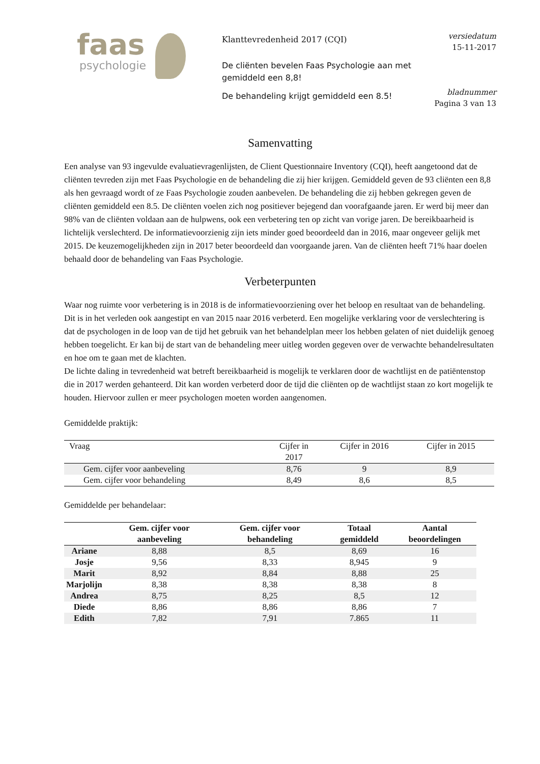faas
psychologie
Klanttevredenheid 2017 (CQI)
De cliënten bevelen Faas Psychologie aan met gemiddeld een 8,8!
De behandeling krijgt gemiddeld een 8.5!
versiedatum
15-11-2017
bladnummer
Pagina 3 van 13
Samenvatting
Een analyse van 93 ingevulde evaluatievragenlijsten, de Client Questionnaire Inventory (CQI), heeft aangetoond dat de cliënten tevreden zijn met Faas Psychologie en de behandeling die zij hier krijgen. Gemiddeld geven de 93 cliënten een 8,8 als hen gevraagd wordt of ze Faas Psychologie zouden aanbevelen. De behandeling die zij hebben gekregen geven de cliënten gemiddeld een 8.5. De cliënten voelen zich nog positiever bejegend dan voorafgaande jaren. Er werd bij meer dan 98% van de cliënten voldaan aan de hulpwens, ook een verbetering ten op zicht van vorige jaren. De bereikbaarheid is lichtelijk verslechterd. De informatievoorzienig zijn iets minder goed beoordeeld dan in 2016, maar ongeveer gelijk met 2015. De keuzemogelijkheden zijn in 2017 beter beoordeeld dan voorgaande jaren. Van de cliënten heeft 71% haar doelen behaald door de behandeling van Faas Psychologie.
Verbeterpunten
Waar nog ruimte voor verbetering is in 2018 is de informatievoorziening over het beloop en resultaat van de behandeling. Dit is in het verleden ook aangestipt en van 2015 naar 2016 verbeterd. Een mogelijke verklaring voor de verslechtering is dat de psychologen in de loop van de tijd het gebruik van het behandelplan meer los hebben gelaten of niet duidelijk genoeg hebben toegelicht. Er kan bij de start van de behandeling meer uitleg worden gegeven over de verwachte behandelresultaten en hoe om te gaan met de klachten.
De lichte daling in tevredenheid wat betreft bereikbaarheid is mogelijk te verklaren door de wachtlijst en de patiëntenstop die in 2017 werden gehanteerd. Dit kan worden verbeterd door de tijd die cliënten op de wachtlijst staan zo kort mogelijk te houden. Hiervoor zullen er meer psychologen moeten worden aangenomen.
Gemiddelde praktijk:
| Vraag | Cijfer in 2017 | Cijfer in 2016 | Cijfer in 2015 |
| --- | --- | --- | --- |
| Gem. cijfer voor aanbeveling | 8,76 | 9 | 8,9 |
| Gem. cijfer voor behandeling | 8,49 | 8,6 | 8,5 |
Gemiddelde per behandelaar:
| | Gem. cijfer voor aanbeveling | Gem. cijfer voor behandeling | Totaal gemiddeld | Aantal beoordelingen |
| --- | --- | --- | --- | --- |
| Ariane | 8,88 | 8,5 | 8,69 | 16 |
| Josje | 9,56 | 8,33 | 8,945 | 9 |
| Marit | 8,92 | 8,84 | 8,88 | 25 |
| Marjolijn | 8,38 | 8,38 | 8,38 | 8 |
| Andrea | 8,75 | 8,25 | 8,5 | 12 |
| Diede | 8,86 | 8,86 | 8,86 | 7 |
| Edith | 7,82 | 7,91 | 7.865 | 11 |